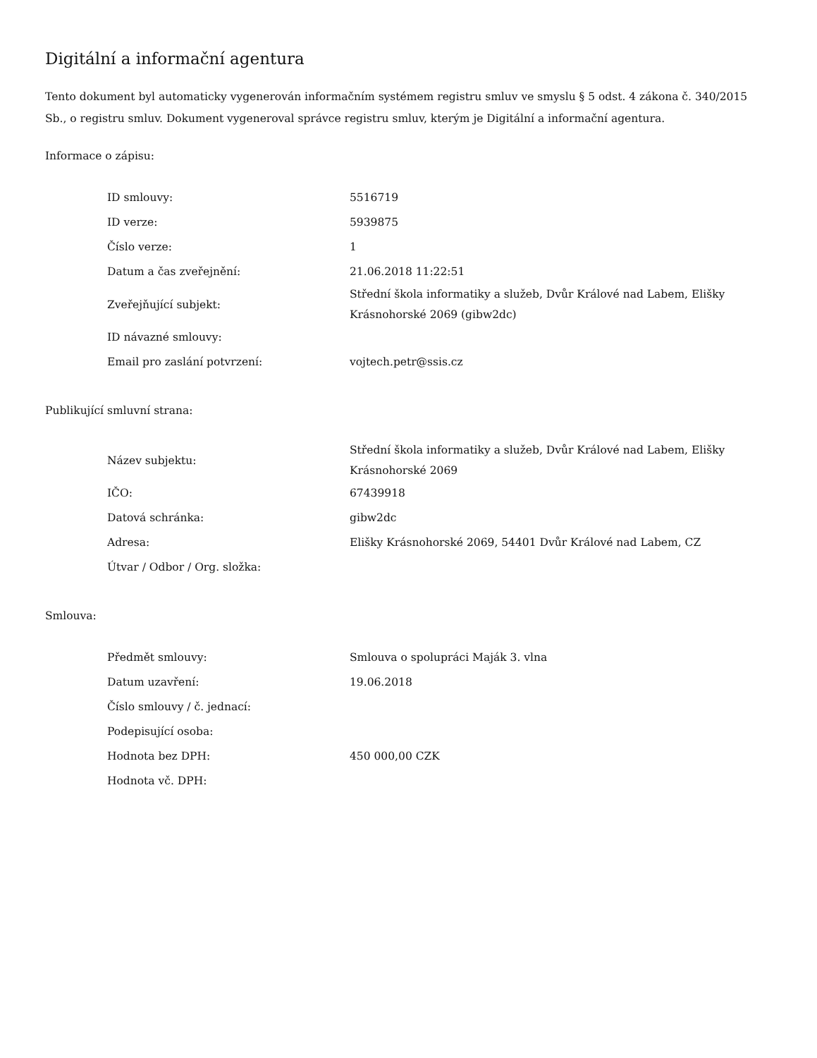Digitální a informační agentura
Tento dokument byl automaticky vygenerován informačním systémem registru smluv ve smyslu § 5 odst. 4 zákona č. 340/2015 Sb., o registru smluv. Dokument vygeneroval správce registru smluv, kterým je Digitální a informační agentura.
Informace o zápisu:
| ID smlouvy: | 5516719 |
| ID verze: | 5939875 |
| Číslo verze: | 1 |
| Datum a čas zveřejnění: | 21.06.2018 11:22:51 |
| Zveřejňující subjekt: | Střední škola informatiky a služeb, Dvůr Králové nad Labem, Elišky Krásnohorské 2069 (gibw2dc) |
| ID návazné smlouvy: | |
| Email pro zaslání potvrzení: | vojtech.petr@ssis.cz |
Publikující smluvní strana:
| Název subjektu: | Střední škola informatiky a služeb, Dvůr Králové nad Labem, Elišky Krásnohorské 2069 |
| IČO: | 67439918 |
| Datová schránka: | gibw2dc |
| Adresa: | Elišky Krásnohorské 2069, 54401 Dvůr Králové nad Labem, CZ |
| Útvar / Odbor / Org. složka: | |
Smlouva:
| Předmět smlouvy: | Smlouva o spolupráci Maják 3. vlna |
| Datum uzavření: | 19.06.2018 |
| Číslo smlouvy / č. jednací: | |
| Podepisující osoba: | |
| Hodnota bez DPH: | 450 000,00 CZK |
| Hodnota vč. DPH: | |